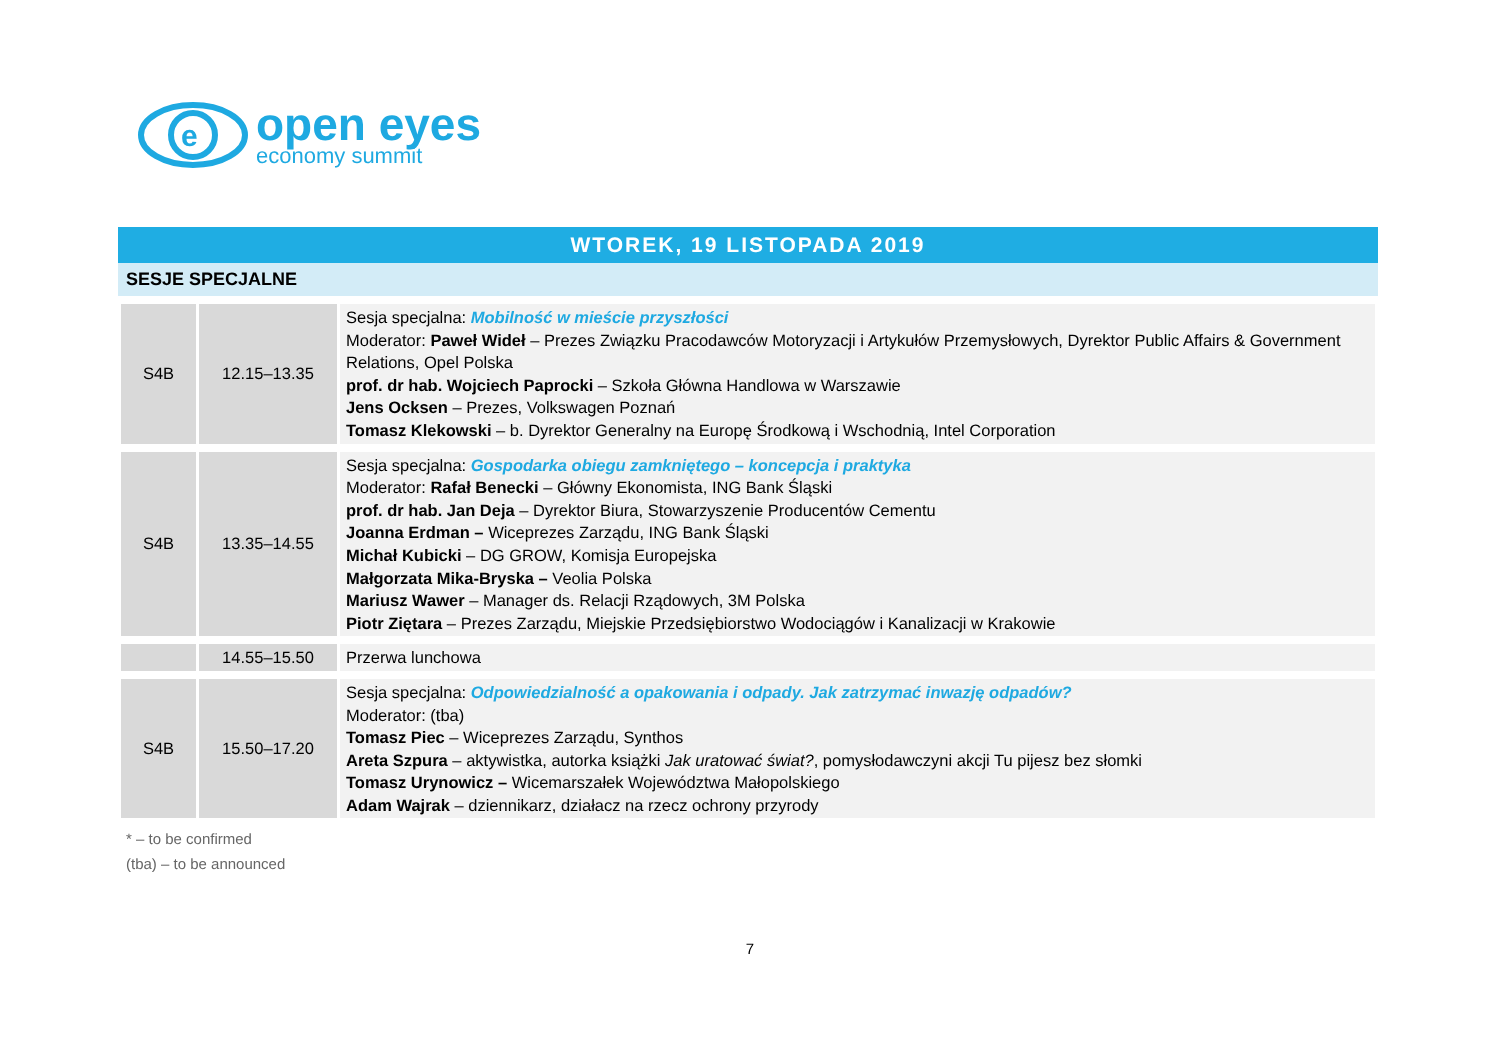e
open eyes
economy summit
WTOREK, 19 LISTOPADA 2019
SESJE SPECJALNE
| S4B | 12.15–13.35 | Sesja specjalna: Mobilność w mieście przyszłości Moderator: Paweł Wideł – Prezes Związku Pracodawców Motoryzacji i Artykułów Przemysłowych, Dyrektor Public Affairs & Government Relations, Opel Polska prof. dr hab. Wojciech Paprocki – Szkoła Główna Handlowa w Warszawie Jens Ocksen – Prezes, Volkswagen Poznań Tomasz Klekowski – b. Dyrektor Generalny na Europę Środkową i Wschodnią, Intel Corporation |
| S4B | 13.35–14.55 | Sesja specjalna: Gospodarka obiegu zamkniętego – koncepcja i praktyka Moderator: Rafał Benecki – Główny Ekonomista, ING Bank Śląski prof. dr hab. Jan Deja – Dyrektor Biura, Stowarzyszenie Producentów Cementu Joanna Erdman – Wiceprezes Zarządu, ING Bank Śląski Michał Kubicki – DG GROW, Komisja Europejska Małgorzata Mika-Bryska – Veolia Polska Mariusz Wawer – Manager ds. Relacji Rządowych, 3M Polska Piotr Ziętara – Prezes Zarządu, Miejskie Przedsiębiorstwo Wodociągów i Kanalizacji w Krakowie |
| | 14.55–15.50 | Przerwa lunchowa |
| S4B | 15.50–17.20 | Sesja specjalna: Odpowiedzialność a opakowania i odpady. Jak zatrzymać inwazję odpadów? Moderator: (tba) Tomasz Piec – Wiceprezes Zarządu, Synthos Areta Szpura – aktywistka, autorka książki Jak uratować świat? , pomysłodawczyni akcji Tu pijesz bez słomki Tomasz Urynowicz – Wicemarszałek Województwa Małopolskiego Adam Wajrak – dziennikarz, działacz na rzecz ochrony przyrody |
* – to be confirmed
(tba) – to be announced
7